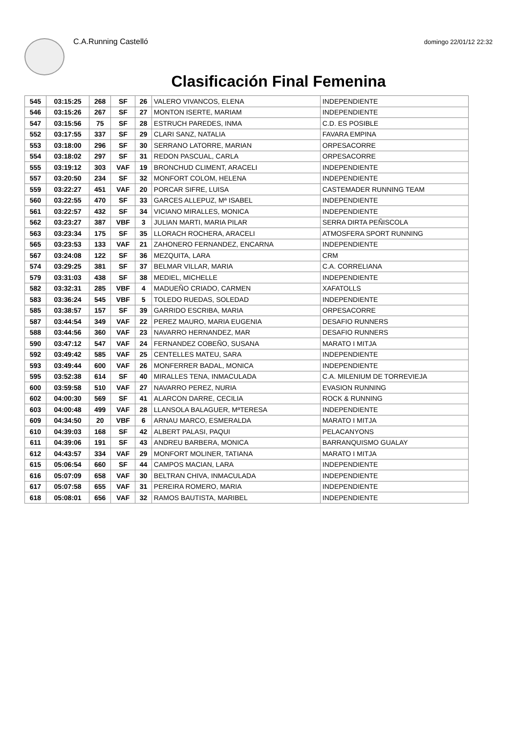C.A.Running Castelló
domingo 22/01/12 22:32
Clasificación Final Femenina
| 545 | 03:15:25 | 268 | SF | 26 | VALERO VIVANCOS, ELENA | INDEPENDIENTE |
| 546 | 03:15:26 | 267 | SF | 27 | MONTON ISERTE, MARIAM | INDEPENDIENTE |
| 547 | 03:15:56 | 75 | SF | 28 | ESTRUCH PAREDES, INMA | C.D. ES POSIBLE |
| 552 | 03:17:55 | 337 | SF | 29 | CLARI SANZ, NATALIA | FAVARA EMPINA |
| 553 | 03:18:00 | 296 | SF | 30 | SERRANO LATORRE, MARIAN | ORPESACORRE |
| 554 | 03:18:02 | 297 | SF | 31 | REDON PASCUAL, CARLA | ORPESACORRE |
| 555 | 03:19:12 | 303 | VAF | 19 | BRONCHUD CLIMENT, ARACELI | INDEPENDIENTE |
| 557 | 03:20:50 | 234 | SF | 32 | MONFORT COLOM, HELENA | INDEPENDIENTE |
| 559 | 03:22:27 | 451 | VAF | 20 | PORCAR SIFRE, LUISA | CASTEMADER RUNNING TEAM |
| 560 | 03:22:55 | 470 | SF | 33 | GARCES ALLEPUZ, Mª ISABEL | INDEPENDIENTE |
| 561 | 03:22:57 | 432 | SF | 34 | VICIANO MIRALLES, MONICA | INDEPENDIENTE |
| 562 | 03:23:27 | 387 | VBF | 3 | JULIAN MARTI, MARIA PILAR | SERRA DIRTA PEÑISCOLA |
| 563 | 03:23:34 | 175 | SF | 35 | LLORACH ROCHERA, ARACELI | ATMOSFERA SPORT RUNNING |
| 565 | 03:23:53 | 133 | VAF | 21 | ZAHONERO FERNANDEZ, ENCARNA | INDEPENDIENTE |
| 567 | 03:24:08 | 122 | SF | 36 | MEZQUITA, LARA | CRM |
| 574 | 03:29:25 | 381 | SF | 37 | BELMAR VILLAR, MARIA | C.A. CORRELIANA |
| 579 | 03:31:03 | 438 | SF | 38 | MEDIEL, MICHELLE | INDEPENDIENTE |
| 582 | 03:32:31 | 285 | VBF | 4 | MADUEÑO CRIADO, CARMEN | XAFATOLLS |
| 583 | 03:36:24 | 545 | VBF | 5 | TOLEDO RUEDAS, SOLEDAD | INDEPENDIENTE |
| 585 | 03:38:57 | 157 | SF | 39 | GARRIDO ESCRIBA, MARIA | ORPESACORRE |
| 587 | 03:44:54 | 349 | VAF | 22 | PEREZ MAURO, MARIA EUGENIA | DESAFIO RUNNERS |
| 588 | 03:44:56 | 360 | VAF | 23 | NAVARRO HERNANDEZ, MAR | DESAFIO RUNNERS |
| 590 | 03:47:12 | 547 | VAF | 24 | FERNANDEZ COBEÑO, SUSANA | MARATO I MITJA |
| 592 | 03:49:42 | 585 | VAF | 25 | CENTELLES MATEU, SARA | INDEPENDIENTE |
| 593 | 03:49:44 | 600 | VAF | 26 | MONFERRER BADAL, MONICA | INDEPENDIENTE |
| 595 | 03:52:38 | 614 | SF | 40 | MIRALLES TENA, INMACULADA | C.A. MILENIUM DE TORREVIEJA |
| 600 | 03:59:58 | 510 | VAF | 27 | NAVARRO PEREZ, NURIA | EVASION RUNNING |
| 602 | 04:00:30 | 569 | SF | 41 | ALARCON DARRE, CECILIA | ROCK & RUNNING |
| 603 | 04:00:48 | 499 | VAF | 28 | LLANSOLA BALAGUER, MªTERESA | INDEPENDIENTE |
| 609 | 04:34:50 | 20 | VBF | 6 | ARNAU MARCO, ESMERALDA | MARATO I MITJA |
| 610 | 04:39:03 | 168 | SF | 42 | ALBERT PALASI, PAQUI | PELACANYONS |
| 611 | 04:39:06 | 191 | SF | 43 | ANDREU BARBERA, MONICA | BARRANQUISMO GUALAY |
| 612 | 04:43:57 | 334 | VAF | 29 | MONFORT MOLINER, TATIANA | MARATO I MITJA |
| 615 | 05:06:54 | 660 | SF | 44 | CAMPOS MACIAN, LARA | INDEPENDIENTE |
| 616 | 05:07:09 | 658 | VAF | 30 | BELTRAN CHIVA, INMACULADA | INDEPENDIENTE |
| 617 | 05:07:58 | 655 | VAF | 31 | PEREIRA ROMERO, MARIA | INDEPENDIENTE |
| 618 | 05:08:01 | 656 | VAF | 32 | RAMOS BAUTISTA, MARIBEL | INDEPENDIENTE |